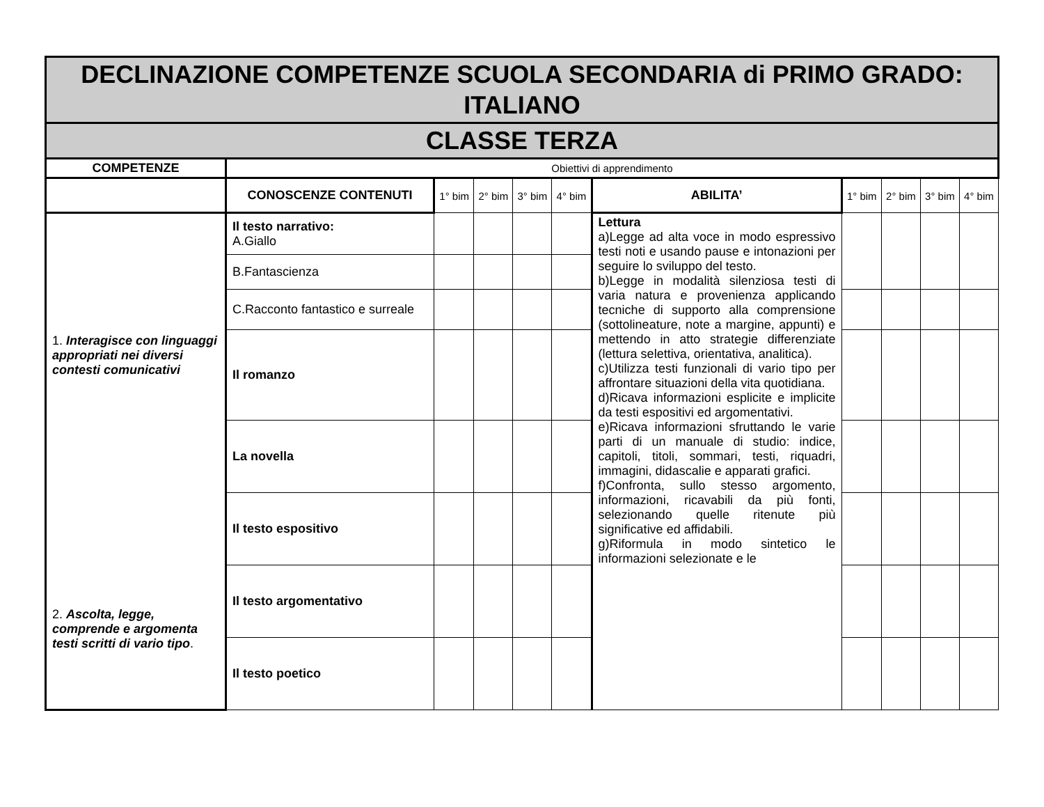| DECLINAZIONE COMPETENZE SCUOLA SECONDARIA di PRIMO GRADO: ITALIANO | | | | | | | | | | |
| CLASSE TERZA | | | | | | | | | | |
| COMPETENZE | Obiettivi di apprendimento | | | | | | | | | |
| | CONOSCENZE CONTENUTI | 1° bim | 2° bim | 3° bim | 4° bim | ABILITA’ | 1° bim | 2° bim | 3° bim | 4° bim |
| 1. Interagisce con linguaggi appropriati nei diversi contesti comunicativi 2. Ascolta, legge, comprende e argomenta testi scritti di vario tipo . | Il testo narrativo: A.Giallo | | | | | Lettura a)Legge ad alta voce in modo espressivo testi noti e usando pause e intonazioni per seguire lo sviluppo del testo. b)Legge in modalità silenziosa testi di varia natura e provenienza applicando tecniche di supporto alla comprensione (sottolineature, note a margine, appunti) e mettendo in atto strategie differenziate (lettura selettiva, orientativa, analitica). c)Utilizza testi funzionali di vario tipo per affrontare situazioni della vita quotidiana. d)Ricava informazioni esplicite e implicite da testi espositivi ed argomentativi. e)Ricava informazioni sfruttando le varie parti di un manuale di studio: indice, capitoli, titoli, sommari, testi, riquadri, immagini, didascalie e apparati grafici. f)Confronta, sullo stesso argomento, informazioni, ricavabili da più fonti, selezionando quelle ritenute più significative ed affidabili. g)Riformula in modo sintetico le informazioni selezionate e le | | | | |
| | B.Fantascienza | | | | | | | | | |
| | C.Racconto fantastico e surreale | | | | | | | | | |
| | Il romanzo | | | | | | | | | |
| | La novella | | | | | | | | | |
| | Il testo espositivo | | | | | | | | | |
| | Il testo argomentativo | | | | | | | | | |
| | Il testo poetico | | | | | | | | | |